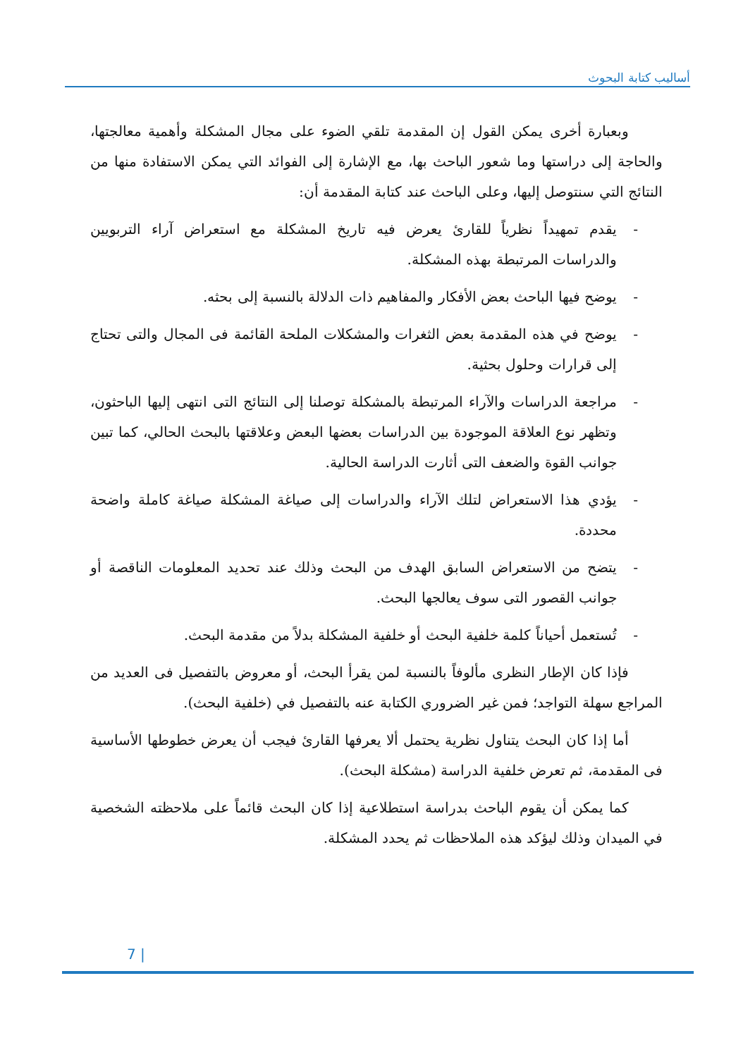أساليب كتابة البحوث
وبعبارة أخرى يمكن القول إن المقدمة تلقي الضوء على مجال المشكلة وأهمية معالجتها، والحاجة إلى دراستها وما شعور الباحث بها، مع الإشارة إلى الفوائد التي يمكن الاستفادة منها من النتائج التي سنتوصل إليها، وعلى الباحث عند كتابة المقدمة أن:
- يقدم تمهيداً نظرياً للقارئ يعرض فيه تاريخ المشكلة مع استعراض آراء التربويين والدراسات المرتبطة بهذه المشكلة.
- يوضح فيها الباحث بعض الأفكار والمفاهيم ذات الدلالة بالنسبة إلى بحثه.
- يوضح في هذه المقدمة بعض الثغرات والمشكلات الملحة القائمة فى المجال والتى تحتاج إلى قرارات وحلول بحثية.
- مراجعة الدراسات والآراء المرتبطة بالمشكلة توصلنا إلى النتائج التى انتهى إليها الباحثون، وتظهر نوع العلاقة الموجودة بين الدراسات بعضها البعض وعلاقتها بالبحث الحالي، كما تبين جوانب القوة والضعف التى أثارت الدراسة الحالية.
- يؤدي هذا الاستعراض لتلك الآراء والدراسات إلى صياغة المشكلة صياغة كاملة واضحة محددة.
- يتضح من الاستعراض السابق الهدف من البحث وذلك عند تحديد المعلومات الناقصة أو جوانب القصور التى سوف يعالجها البحث.
- تُستعمل أحياناً كلمة خلفية البحث أو خلفية المشكلة بدلاً من مقدمة البحث.
فإذا كان الإطار النظرى مألوفاً بالنسبة لمن يقرأ البحث، أو معروض بالتفصيل فى العديد من المراجع سهلة التواجد؛ فمن غير الضروري الكتابة عنه بالتفصيل في (خلفية البحث).
أما إذا كان البحث يتناول نظرية يحتمل ألا يعرفها القارئ فيجب أن يعرض خطوطها الأساسية فى المقدمة، ثم تعرض خلفية الدراسة (مشكلة البحث).
كما يمكن أن يقوم الباحث بدراسة استطلاعية إذا كان البحث قائماً على ملاحظته الشخصية في الميدان وذلك ليؤكد هذه الملاحظات ثم يحدد المشكلة.
7 |